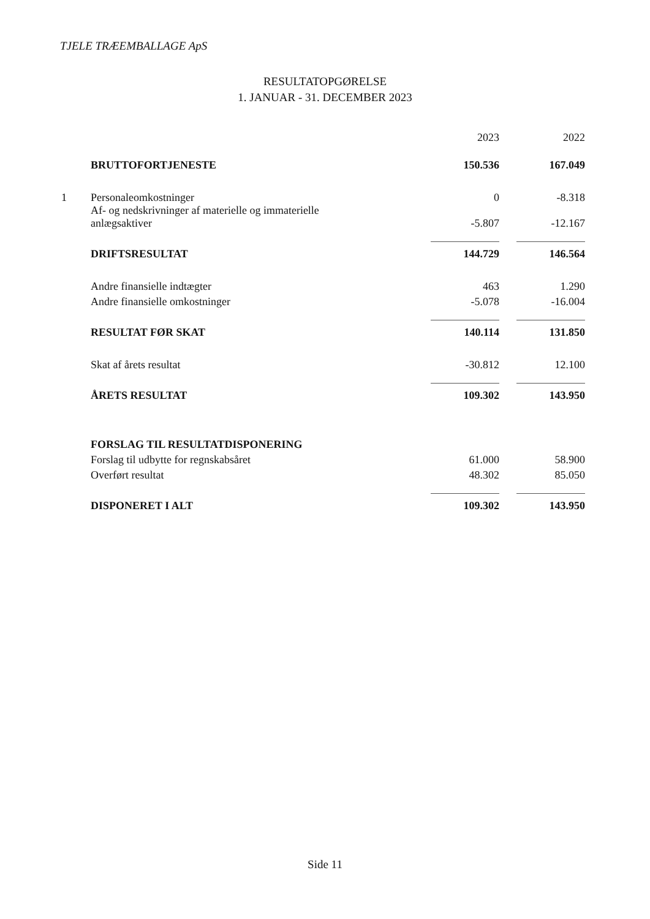TJELE TRÆEMBALLAGE ApS
RESULTATOPGØRELSE
1. JANUAR - 31. DECEMBER 2023
| | | 2023 | 2022 |
| | BRUTTOFORTJENESTE | 150.536 | 167.049 |
| 1 | Personaleomkostninger | 0 | -8.318 |
| | Af- og nedskrivninger af materielle og immaterielle anlægsaktiver | -5.807 | -12.167 |
| | DRIFTSRESULTAT | 144.729 | 146.564 |
| | Andre finansielle indtægter | 463 | 1.290 |
| | Andre finansielle omkostninger | -5.078 | -16.004 |
| | RESULTAT FØR SKAT | 140.114 | 131.850 |
| | Skat af årets resultat | -30.812 | 12.100 |
| | ÅRETS RESULTAT | 109.302 | 143.950 |
| | FORSLAG TIL RESULTATDISPONERING | | |
| | Forslag til udbytte for regnskabsåret | 61.000 | 58.900 |
| | Overført resultat | 48.302 | 85.050 |
| | DISPONERET I ALT | 109.302 | 143.950 |
Side 11